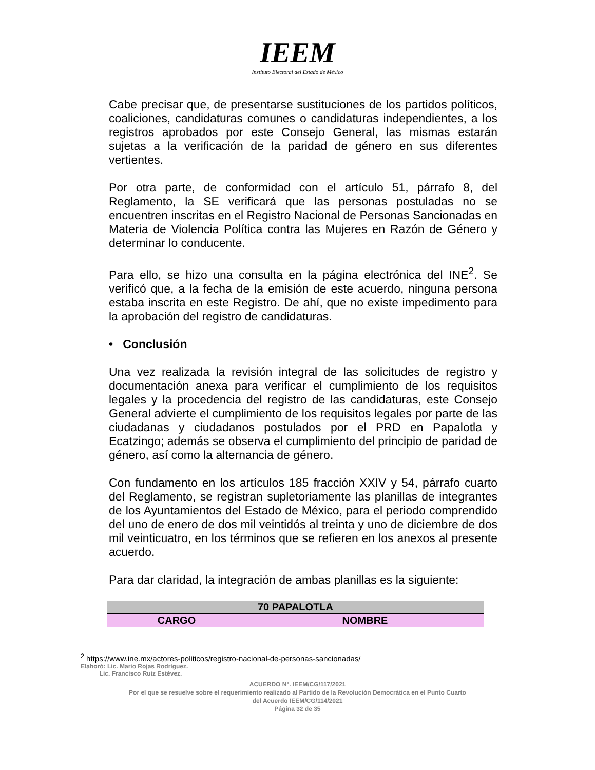IEEM
Instituto Electoral del Estado de México
Cabe precisar que, de presentarse sustituciones de los partidos políticos, coaliciones, candidaturas comunes o candidaturas independientes, a los registros aprobados por este Consejo General, las mismas estarán sujetas a la verificación de la paridad de género en sus diferentes vertientes.
Por otra parte, de conformidad con el artículo 51, párrafo 8, del Reglamento, la SE verificará que las personas postuladas no se encuentren inscritas en el Registro Nacional de Personas Sancionadas en Materia de Violencia Política contra las Mujeres en Razón de Género y determinar lo conducente.
Para ello, se hizo una consulta en la página electrónica del INE<sup>2</sup>. Se verificó que, a la fecha de la emisión de este acuerdo, ninguna persona estaba inscrita en este Registro. De ahí, que no existe impedimento para la aprobación del registro de candidaturas.
• Conclusión
Una vez realizada la revisión integral de las solicitudes de registro y documentación anexa para verificar el cumplimiento de los requisitos legales y la procedencia del registro de las candidaturas, este Consejo General advierte el cumplimiento de los requisitos legales por parte de las ciudadanas y ciudadanos postulados por el PRD en Papalotla y Ecatzingo; además se observa el cumplimiento del principio de paridad de género, así como la alternancia de género.
Con fundamento en los artículos 185 fracción XXIV y 54, párrafo cuarto del Reglamento, se registran supletoriamente las planillas de integrantes de los Ayuntamientos del Estado de México, para el periodo comprendido del uno de enero de dos mil veintidós al treinta y uno de diciembre de dos mil veinticuatro, en los términos que se refieren en los anexos al presente acuerdo.
Para dar claridad, la integración de ambas planillas es la siguiente:
| 70 PAPALOTLA | |
| CARGO | NOMBRE |
<sup>2</sup> https://www.ine.mx/actores-politicos/registro-nacional-de-personas-sancionadas/
Elaboró: Lic. Mario Rojas Rodríguez.
Lic. Francisco Ruiz Estévez.
ACUERDO N°. IEEM/CG/117/2021
Por el que se resuelve sobre el requerimiento realizado al Partido de la Revolución Democrática en el Punto Cuarto
del Acuerdo IEEM/CG/114/2021
Página 32 de 35